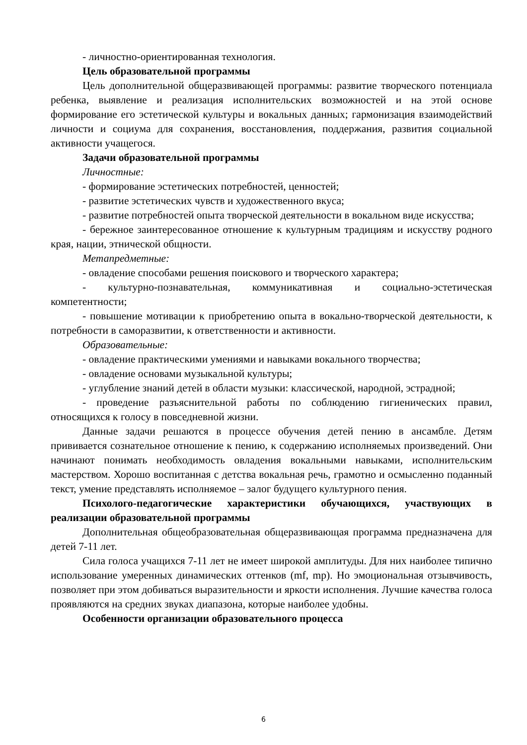- личностно-ориентированная технология.
Цель образовательной программы
Цель дополнительной общеразвивающей программы: развитие творческого потенциала ребенка, выявление и реализация исполнительских возможностей и на этой основе формирование его эстетической культуры и вокальных данных; гармонизация взаимодействий личности и социума для сохранения, восстановления, поддержания, развития социальной активности учащегося.
Задачи образовательной программы
Личностные:
- формирование эстетических потребностей, ценностей;
- развитие эстетических чувств и художественного вкуса;
- развитие потребностей опыта творческой деятельности в вокальном виде искусства;
- бережное заинтересованное отношение к культурным традициям и искусству родного края, нации, этнической общности.
Метапредметные:
- овладение способами решения поискового и творческого характера;
- культурно-познавательная, коммуникативная и социально-эстетическая компетентности;
- повышение мотивации к приобретению опыта в вокально-творческой деятельности, к потребности в саморазвитии, к ответственности и активности.
Образовательные:
- овладение практическими умениями и навыками вокального творчества;
- овладение основами музыкальной культуры;
- углубление знаний детей в области музыки: классической, народной, эстрадной;
- проведение разъяснительной работы по соблюдению гигиенических правил, относящихся к голосу в повседневной жизни.
Данные задачи решаются в процессе обучения детей пению в ансамбле. Детям прививается сознательное отношение к пению, к содержанию исполняемых произведений. Они начинают понимать необходимость овладения вокальными навыками, исполнительским мастерством. Хорошо воспитанная с детства вокальная речь, грамотно и осмысленно поданный текст, умение представлять исполняемое – залог будущего культурного пения.
Психолого-педагогические характеристики обучающихся, участвующих в реализации образовательной программы
Дополнительная общеобразовательная общеразвивающая программа предназначена для детей 7-11 лет.
Сила голоса учащихся 7-11 лет не имеет широкой амплитуды. Для них наиболее типично использование умеренных динамических оттенков (mf, mp). Но эмоциональная отзывчивость, позволяет при этом добиваться выразительности и яркости исполнения. Лучшие качества голоса проявляются на средних звуках диапазона, которые наиболее удобны.
Особенности организации образовательного процесса
6